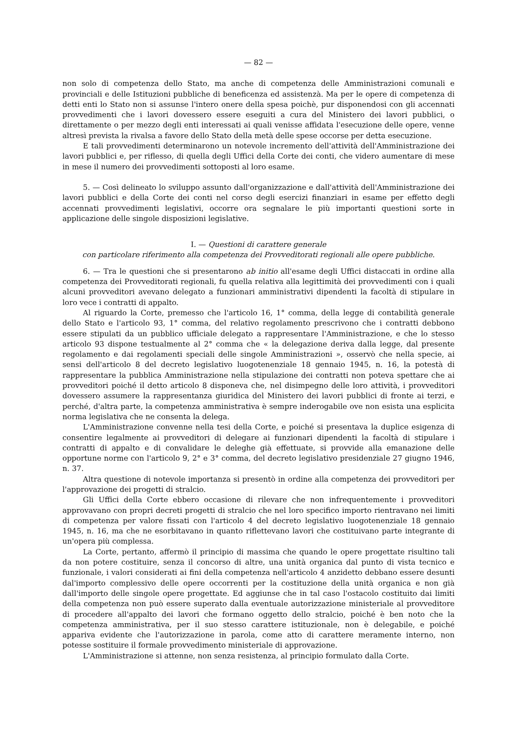— 82 —
non solo di competenza dello Stato, ma anche di competenza delle Amministrazioni comunali e provinciali e delle Istituzioni pubbliche di beneficenza ed assistenzà. Ma per le opere di competenza di detti enti lo Stato non si assunse l'intero onere della spesa poichè, pur disponendosi con gli accennati provvedimenti che i lavori dovessero essere eseguiti a cura del Ministero dei lavori pubblici, o direttamente o per mezzo degli enti interessati ai quali venisse affidata l'esecuzione delle opere, venne altresì prevista la rivalsa a favore dello Stato della metà delle spese occorse per detta esecuzione.
E tali provvedimenti determinarono un notevole incremento dell'attività dell'Amministrazione dei lavori pubblici e, per riflesso, di quella degli Uffici della Corte dei conti, che videro aumentare di mese in mese il numero dei provvedimenti sottoposti al loro esame.
5. — Così delineato lo sviluppo assunto dall'organizzazione e dall'attività dell'Amministrazione dei lavori pubblici e della Corte dei conti nel corso degli esercizi finanziari in esame per effetto degli accennati provvedimenti legislativi, occorre ora segnalare le più importanti questioni sorte in applicazione delle singole disposizioni legislative.
I. — Questioni di carattere generale
con particolare riferimento alla competenza dei Provveditorati regionali alle opere pubbliche.
6. — Tra le questioni che si presentarono ab initio all'esame degli Uffici distaccati in ordine alla competenza dei Provveditorati regionali, fu quella relativa alla legittimità dei provvedimenti con i quali alcuni provveditori avevano delegato a funzionari amministrativi dipendenti la facoltà di stipulare in loro vece i contratti di appalto.
Al riguardo la Corte, premesso che l'articolo 16, 1° comma, della legge di contabilità generale dello Stato e l'articolo 93, 1° comma, del relativo regolamento prescrivono che i contratti debbono essere stipulati da un pubblico ufficiale delegato a rappresentare l'Amministrazione, e che lo stesso articolo 93 dispone testualmente al 2° comma che « la delegazione deriva dalla legge, dal presente regolamento e dai regolamenti speciali delle singole Amministrazioni », osservò che nella specie, ai sensi dell'articolo 8 del decreto legislativo luogotenenziale 18 gennaio 1945, n. 16, la potestà di rappresentare la pubblica Amministrazione nella stipulazione dei contratti non poteva spettare che ai provveditori poiché il detto articolo 8 disponeva che, nel disimpegno delle loro attività, i provveditori dovessero assumere la rappresentanza giuridica del Ministero dei lavori pubblici di fronte ai terzi, e perché, d'altra parte, la competenza amministrativa è sempre inderogabile ove non esista una esplicita norma legislativa che ne consenta la delega.
L'Amministrazione convenne nella tesi della Corte, e poiché si presentava la duplice esigenza di consentire legalmente ai provveditori di delegare ai funzionari dipendenti la facoltà di stipulare i contratti di appalto e di convalidare le deleghe già effettuate, si provvide alla emanazione delle opportune norme con l'articolo 9, 2° e 3° comma, del decreto legislativo presidenziale 27 giugno 1946, n. 37.
Altra questione di notevole importanza si presentò in ordine alla competenza dei provveditori per l'approvazione dei progetti di stralcio.
Gli Uffici della Corte ebbero occasione di rilevare che non infrequentemente i provveditori approvavano con propri decreti progetti di stralcio che nel loro specifico importo rientravano nei limiti di competenza per valore fissati con l'articolo 4 del decreto legislativo luogotenenziale 18 gennaio 1945, n. 16, ma che ne esorbitavano in quanto riflettevano lavori che costituivano parte integrante di un'opera più complessa.
La Corte, pertanto, affermò il principio di massima che quando le opere progettate risultino tali da non potere costituire, senza il concorso di altre, una unità organica dal punto di vista tecnico e funzionale, i valori considerati ai fini della competenza nell'articolo 4 anzidetto debbano essere desunti dal'importo complessivo delle opere occorrenti per la costituzione della unità organica e non già dall'importo delle singole opere progettate. Ed aggiunse che in tal caso l'ostacolo costituito dai limiti della competenza non può essere superato dalla eventuale autorizzazione ministeriale al provveditore di procedere all'appalto dei lavori che formano oggetto dello stralcio, poiché è ben noto che la competenza amministrativa, per il suo stesso carattere istituzionale, non è delegabile, e poiché appariva evidente che l'autorizzazione in parola, come atto di carattere meramente interno, non potesse sostituire il formale provvedimento ministeriale di approvazione.
L'Amministrazione si attenne, non senza resistenza, al principio formulato dalla Corte.